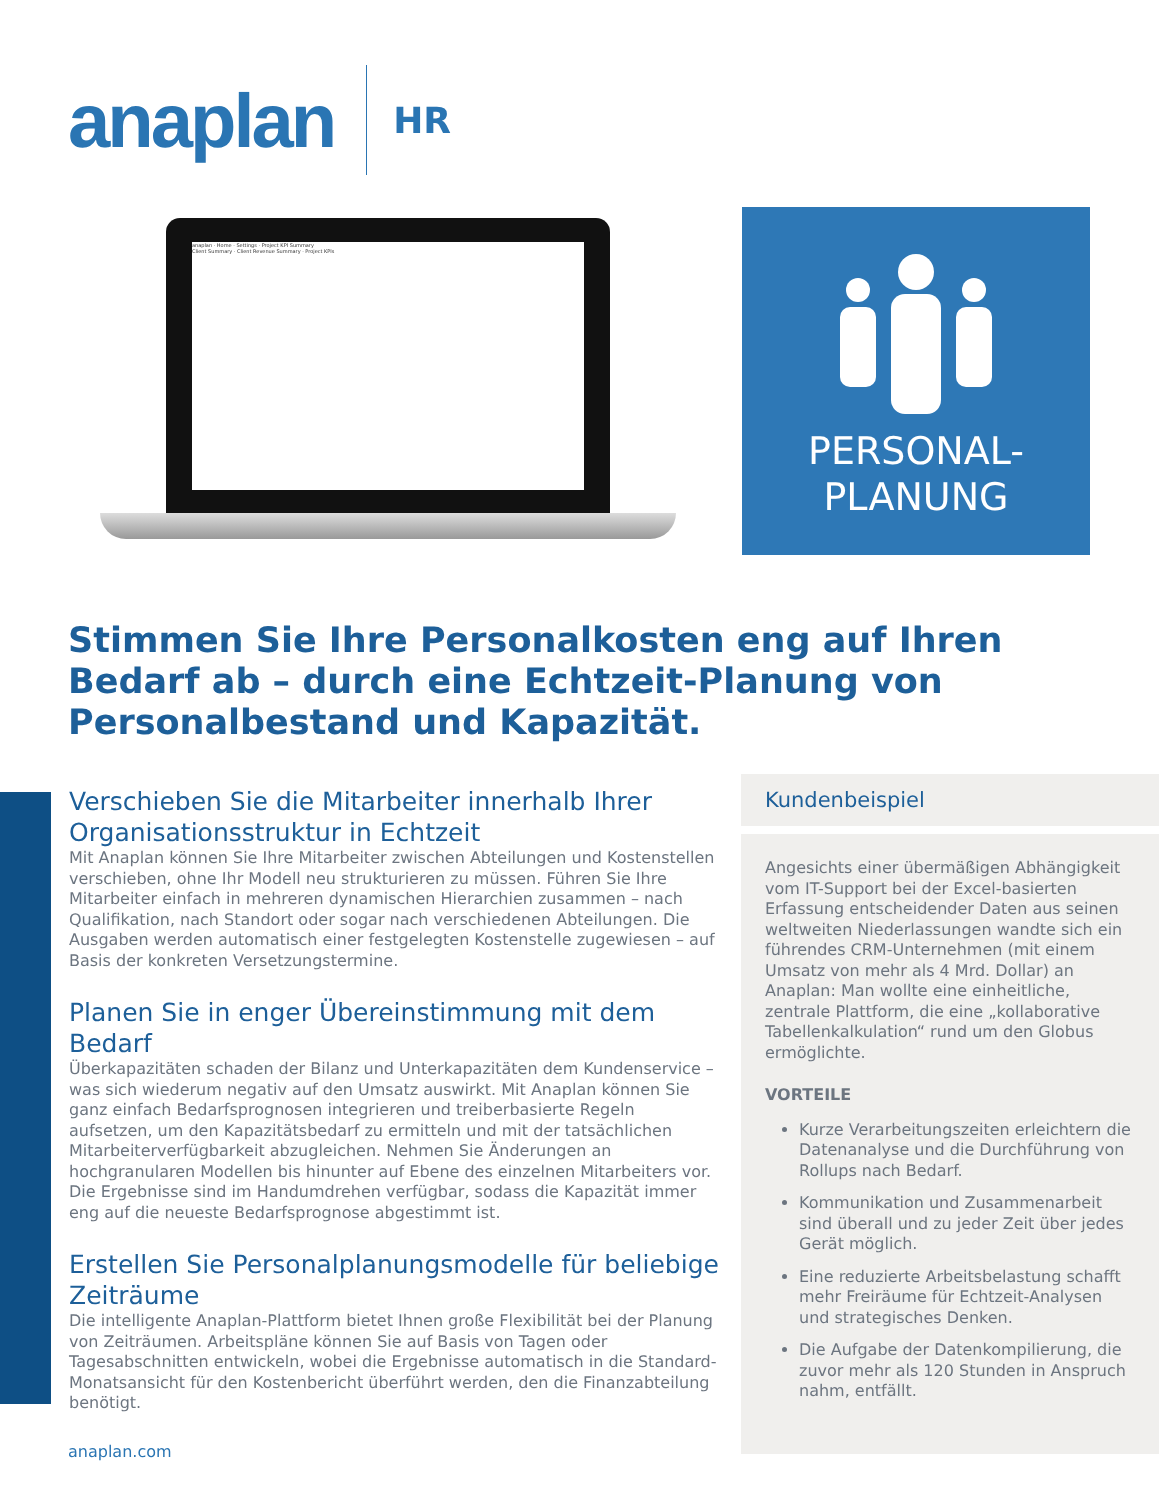anaplan
HR
anaplan · Home · Settings · Project KPI Summary
Client Summary · Client Revenue Summary · Project KPIs
PERSONAL-
PLANUNG
Stimmen Sie Ihre Personalkosten eng auf Ihren Bedarf ab – durch eine Echtzeit-Planung von Personalbestand und Kapazität.
Verschieben Sie die Mitarbeiter innerhalb Ihrer Organisationsstruktur in Echtzeit
Mit Anaplan können Sie Ihre Mitarbeiter zwischen Abteilungen und Kostenstellen verschieben, ohne Ihr Modell neu strukturieren zu müssen. Führen Sie Ihre Mitarbeiter einfach in mehreren dynamischen Hierarchien zusammen – nach Qualifikation, nach Standort oder sogar nach verschiedenen Abteilungen. Die Ausgaben werden automatisch einer festgelegten Kostenstelle zugewiesen – auf Basis der konkreten Versetzungstermine.
Planen Sie in enger Übereinstimmung mit dem Bedarf
Überkapazitäten schaden der Bilanz und Unterkapazitäten dem Kundenservice – was sich wiederum negativ auf den Umsatz auswirkt. Mit Anaplan können Sie ganz einfach Bedarfsprognosen integrieren und treiberbasierte Regeln aufsetzen, um den Kapazitätsbedarf zu ermitteln und mit der tatsächlichen Mitarbeiterverfügbarkeit abzugleichen. Nehmen Sie Änderungen an hochgranularen Modellen bis hinunter auf Ebene des einzelnen Mitarbeiters vor. Die Ergebnisse sind im Handumdrehen verfügbar, sodass die Kapazität immer eng auf die neueste Bedarfsprognose abgestimmt ist.
Erstellen Sie Personalplanungsmodelle für beliebige Zeiträume
Die intelligente Anaplan-Plattform bietet Ihnen große Flexibilität bei der Planung von Zeiträumen. Arbeitspläne können Sie auf Basis von Tagen oder Tagesabschnitten entwickeln, wobei die Ergebnisse automatisch in die Standard-Monatsansicht für den Kostenbericht überführt werden, den die Finanzabteilung benötigt.
Kundenbeispiel
Angesichts einer übermäßigen Abhängigkeit vom IT-Support bei der Excel-basierten Erfassung entscheidender Daten aus seinen weltweiten Niederlassungen wandte sich ein führendes CRM-Unternehmen (mit einem Umsatz von mehr als 4 Mrd. Dollar) an Anaplan: Man wollte eine einheitliche, zentrale Plattform, die eine „kollaborative Tabellenkalkulation“ rund um den Globus ermöglichte.
VORTEILE
Kurze Verarbeitungszeiten erleichtern die Datenanalyse und die Durchführung von Rollups nach Bedarf.
Kommunikation und Zusammenarbeit sind überall und zu jeder Zeit über jedes Gerät möglich.
Eine reduzierte Arbeitsbelastung schafft mehr Freiräume für Echtzeit-Analysen und strategisches Denken.
Die Aufgabe der Datenkompilierung, die zuvor mehr als 120 Stunden in Anspruch nahm, entfällt.
anaplan.com